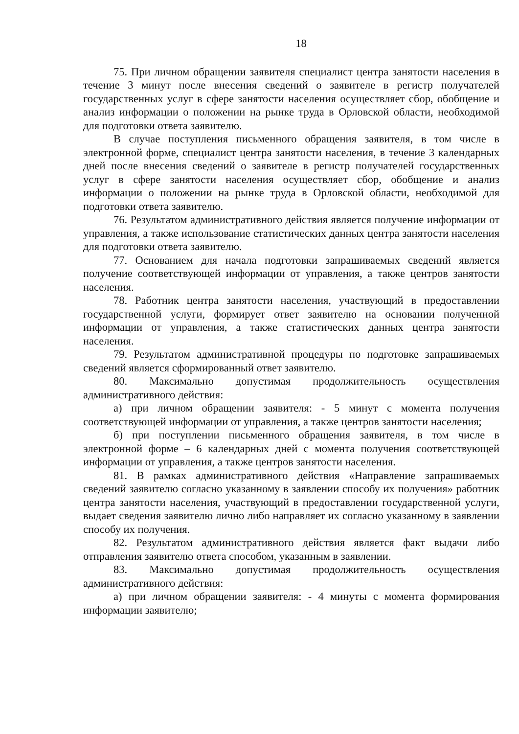18
75. При личном обращении заявителя специалист центра занятости населения в течение 3 минут после внесения сведений о заявителе в регистр получателей государственных услуг в сфере занятости населения осуществляет сбор, обобщение и анализ информации о положении на рынке труда в Орловской области, необходимой для подготовки ответа заявителю.
В случае поступления письменного обращения заявителя, в том числе в электронной форме, специалист центра занятости населения, в течение 3 календарных дней после внесения сведений о заявителе в регистр получателей государственных услуг в сфере занятости населения осуществляет сбор, обобщение и анализ информации о положении на рынке труда в Орловской области, необходимой для подготовки ответа заявителю.
76. Результатом административного действия является получение информации от управления, а также использование статистических данных центра занятости населения для подготовки ответа заявителю.
77. Основанием для начала подготовки запрашиваемых сведений является получение соответствующей информации от управления, а также центров занятости населения.
78. Работник центра занятости населения, участвующий в предоставлении государственной услуги, формирует ответ заявителю на основании полученной информации от управления, а также статистических данных центра занятости населения.
79. Результатом административной процедуры по подготовке запрашиваемых сведений является сформированный ответ заявителю.
80. Максимально допустимая продолжительность осуществления административного действия:
а) при личном обращении заявителя: - 5 минут с момента получения соответствующей информации от управления, а также центров занятости населения;
б) при поступлении письменного обращения заявителя, в том числе в электронной форме – 6 календарных дней с момента получения соответствующей информации от управления, а также центров занятости населения.
81. В рамках административного действия «Направление запрашиваемых сведений заявителю согласно указанному в заявлении способу их получения» работник центра занятости населения, участвующий в предоставлении государственной услуги, выдает сведения заявителю лично либо направляет их согласно указанному в заявлении способу их получения.
82. Результатом административного действия является факт выдачи либо отправления заявителю ответа способом, указанным в заявлении.
83. Максимально допустимая продолжительность осуществления административного действия:
а) при личном обращении заявителя: - 4 минуты с момента формирования информации заявителю;